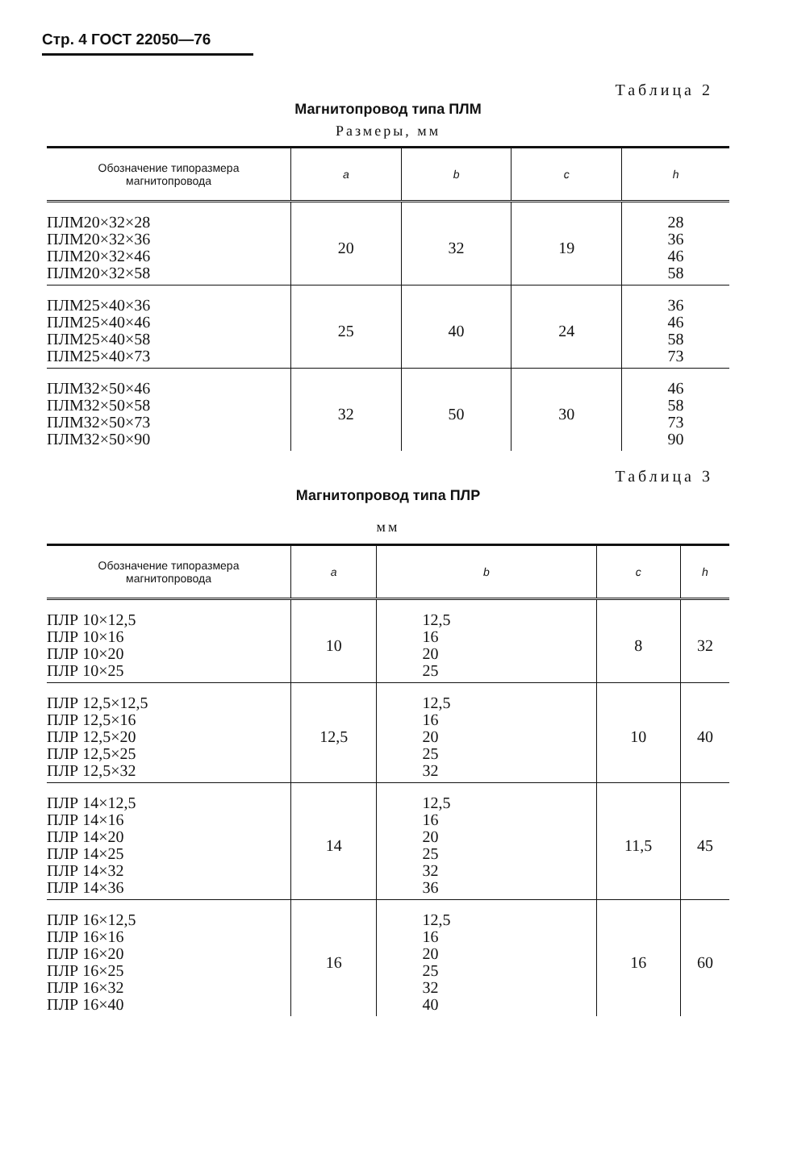Стр. 4 ГОСТ 22050—76
Таблица 2
Магнитопровод типа ПЛМ
Размеры, мм
| Обозначение типоразмера магнитопровода | a | b | c | h |
| --- | --- | --- | --- | --- |
| ПЛМ20×32×28 ПЛМ20×32×36 ПЛМ20×32×46 ПЛМ20×32×58 | 20 | 32 | 19 | 28 36 46 58 |
| ПЛМ25×40×36 ПЛМ25×40×46 ПЛМ25×40×58 ПЛМ25×40×73 | 25 | 40 | 24 | 36 46 58 73 |
| ПЛМ32×50×46 ПЛМ32×50×58 ПЛМ32×50×73 ПЛМ32×50×90 | 32 | 50 | 30 | 46 58 73 90 |
Таблица 3
Магнитопровод типа ПЛР
мм
| Обозначение типоразмера магнитопровода | a | b | c | h |
| --- | --- | --- | --- | --- |
| ПЛР 10×12,5 ПЛР 10×16 ПЛР 10×20 ПЛР 10×25 | 10 | 12,5 16 20 25 | 8 | 32 |
| ПЛР 12,5×12,5 ПЛР 12,5×16 ПЛР 12,5×20 ПЛР 12,5×25 ПЛР 12,5×32 | 12,5 | 12,5 16 20 25 32 | 10 | 40 |
| ПЛР 14×12,5 ПЛР 14×16 ПЛР 14×20 ПЛР 14×25 ПЛР 14×32 ПЛР 14×36 | 14 | 12,5 16 20 25 32 36 | 11,5 | 45 |
| ПЛР 16×12,5 ПЛР 16×16 ПЛР 16×20 ПЛР 16×25 ПЛР 16×32 ПЛР 16×40 | 16 | 12,5 16 20 25 32 40 | 16 | 60 |